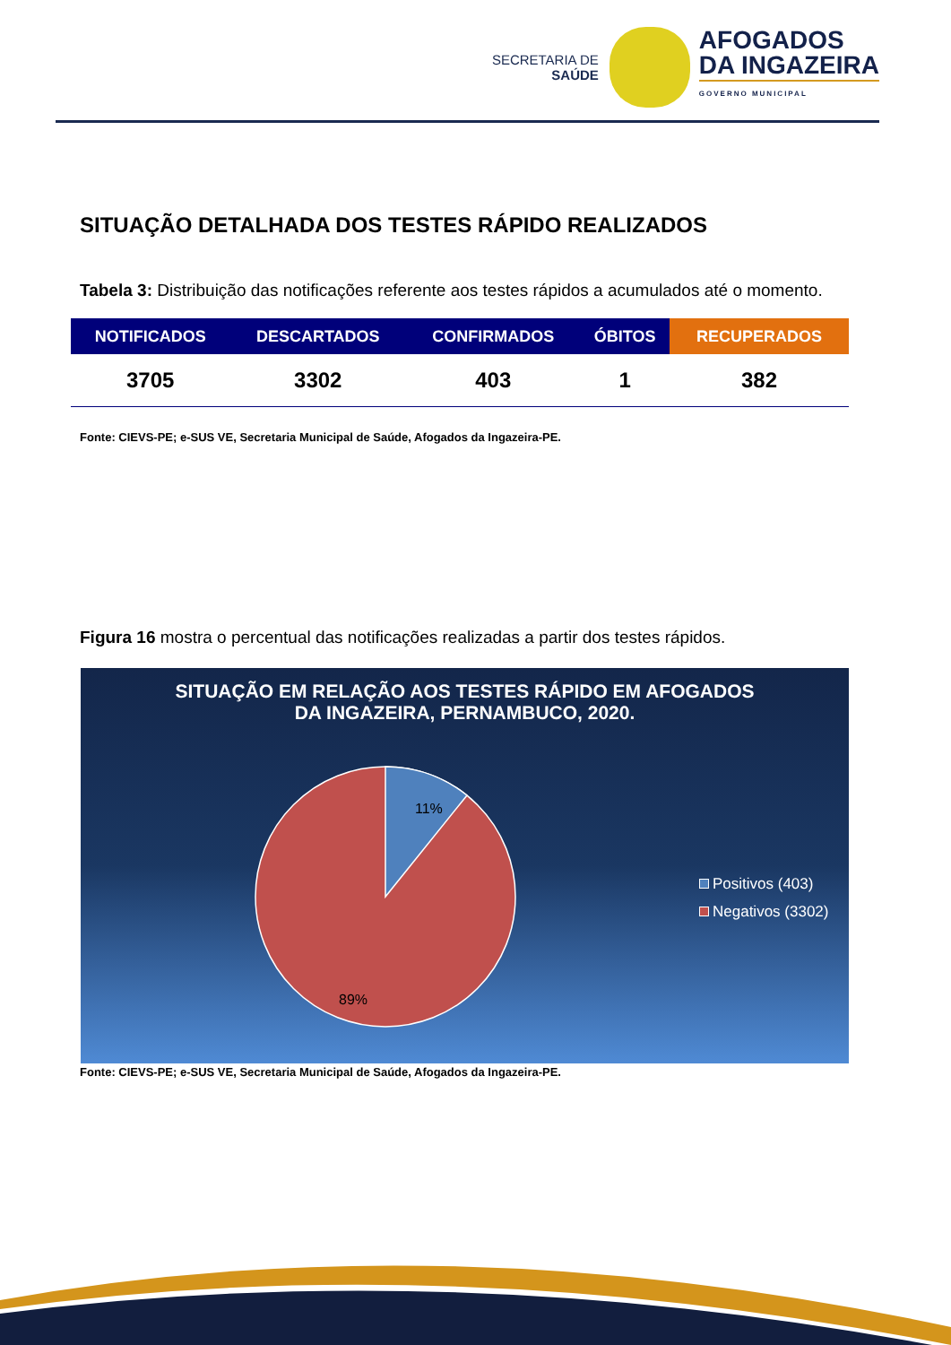SECRETARIA DE
SAÚDE
AFOGADOS
DA INGAZEIRA
GOVERNO MUNICIPAL
SITUAÇÃO DETALHADA DOS TESTES RÁPIDO REALIZADOS
Tabela 3: Distribuição das notificações referente aos testes rápidos a acumulados até o momento.
| NOTIFICADOS | DESCARTADOS | CONFIRMADOS | ÓBITOS | RECUPERADOS |
| --- | --- | --- | --- | --- |
| 3705 | 3302 | 403 | 1 | 382 |
Fonte: CIEVS-PE; e-SUS VE, Secretaria Municipal de Saúde, Afogados da Ingazeira-PE.
Figura 16 mostra o percentual das notificações realizadas a partir dos testes rápidos.
SITUAÇÃO EM RELAÇÃO AOS TESTES RÁPIDO EM AFOGADOS
DA INGAZEIRA, PERNAMBUCO, 2020.
11%
89%
Positivos (403)
Negativos (3302)
Fonte: CIEVS-PE; e-SUS VE, Secretaria Municipal de Saúde, Afogados da Ingazeira-PE.